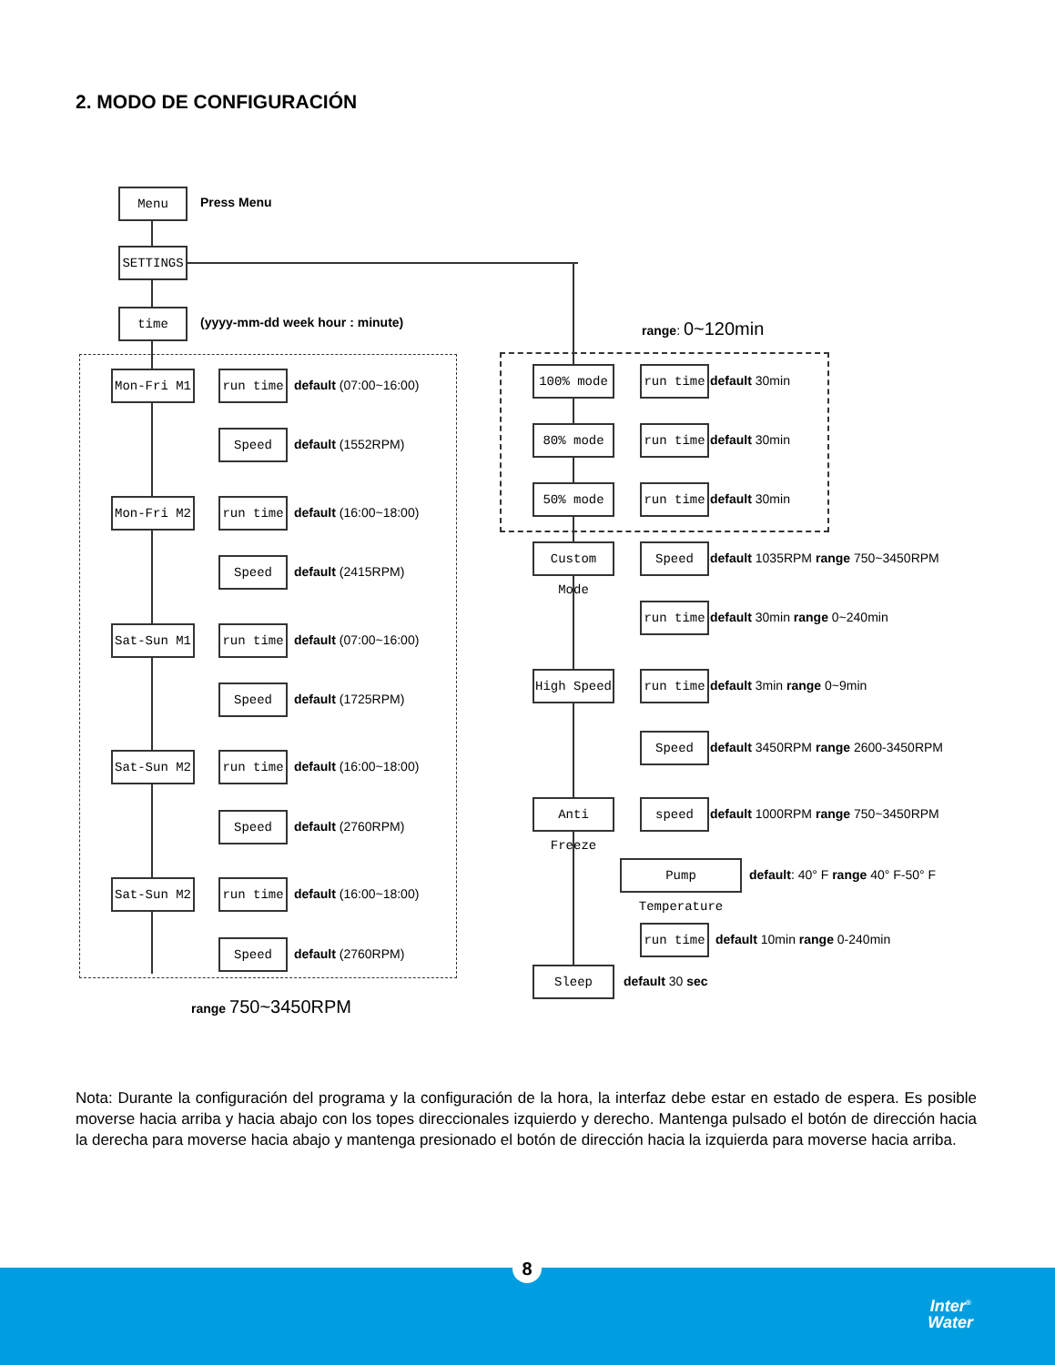2. MODO DE CONFIGURACIÓN
Menu
Press Menu
SETTINGS
time
(yyyy-mm-dd week hour : minute)
Mon-Fri M1 run time
default (07:00~16:00)
Speed
default (1552RPM)
Mon-Fri M2 run time
default (16:00~18:00)
Speed
default (2415RPM)
Sat-Sun M1 run time
default (07:00~16:00)
Speed
default (1725RPM)
Sat-Sun M2 run time
default (16:00~18:00)
Speed
default (2760RPM)
Sat-Sun M2 run time
default (16:00~18:00)
Speed
default (2760RPM)
range 750~3450RPM
range: 0~120min
100% mode run time
default 30min
80% mode run time
default 30min
50% mode run time
default 30min
Custom Mode
Speed
default 1035RPM range 750~3450RPM
run time
default 30min range 0~240min
High Speed run time
default 3min range 0~9min
Speed
default 3450RPM range 2600-3450RPM
Anti Freeze
speed
default 1000RPM range 750~3450RPM
Pump Temperature
default: 40° F range 40° F-50° F
run time
default 10min range 0-240min
Sleep
default 30 sec
Nota: Durante la configuración del programa y la configuración de la hora, la interfaz debe estar en estado de espera. Es posible moverse hacia arriba y hacia abajo con los topes direccionales izquierdo y derecho. Mantenga pulsado el botón de dirección hacia la derecha para moverse hacia abajo y mantenga presionado el botón de dirección hacia la izquierda para moverse hacia arriba.
Inter<sup>®</sup>
Water
8